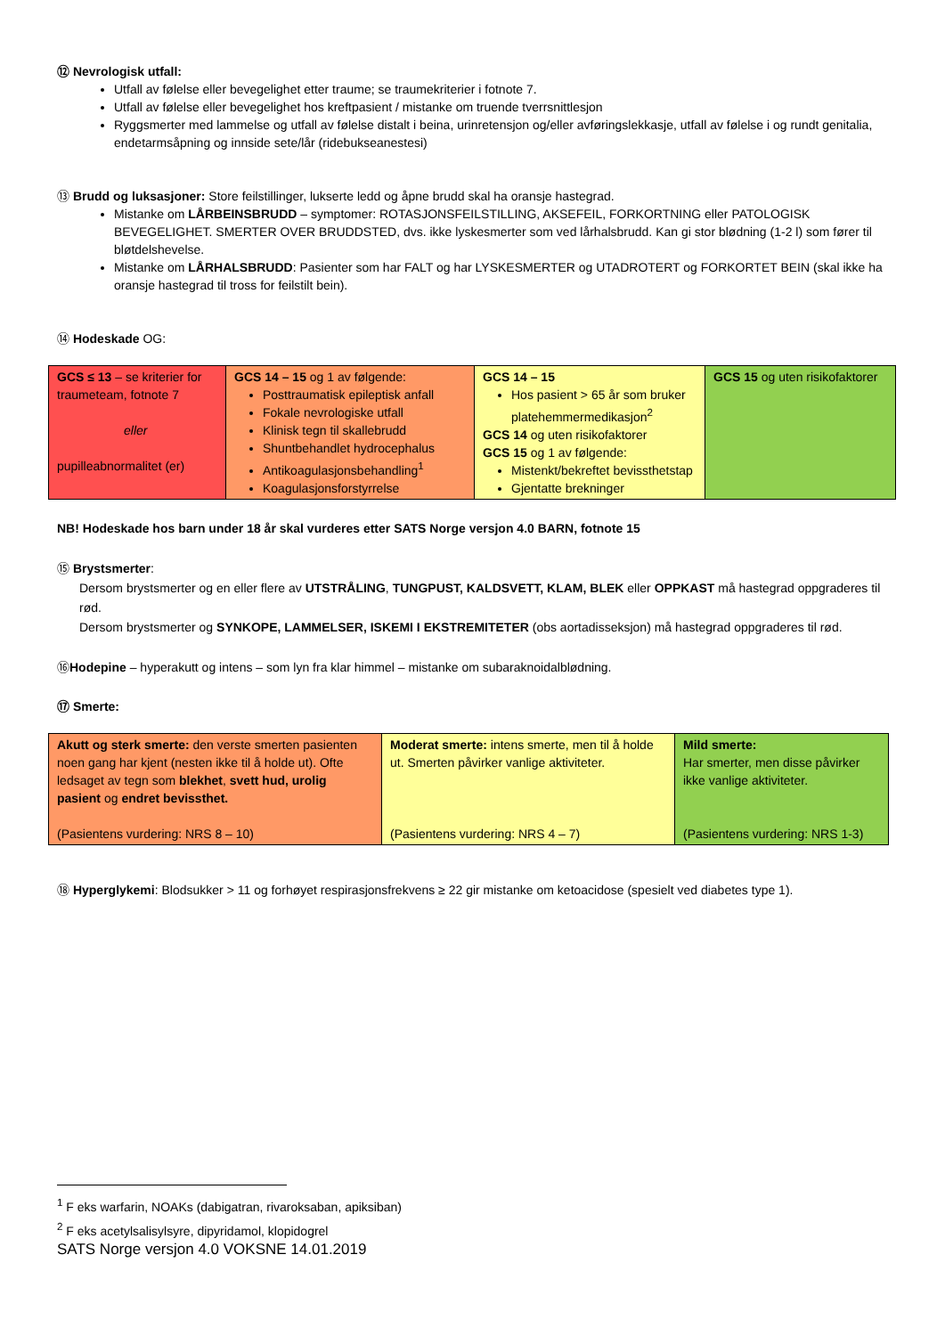⑫ Nevrologisk utfall:
Utfall av følelse eller bevegelighet etter traume; se traumekriterier i fotnote 7.
Utfall av følelse eller bevegelighet hos kreftpasient / mistanke om truende tverrsnittlesjon
Ryggsmerter med lammelse og utfall av følelse distalt i beina, urinretensjon og/eller avføringslekkasje, utfall av følelse i og rundt genitalia, endetarmsåpning og innside sete/lår (ridebukseanestesi)
⑬ Brudd og luksasjoner: Store feilstillinger, lukserte ledd og åpne brudd skal ha oransje hastegrad.
Mistanke om LÅRBEINSBRUDD – symptomer: ROTASJONSFEILSTILLING, AKSEFEIL, FORKORTNING eller PATOLOGISK BEVEGELIGHET. SMERTER OVER BRUDDSTED, dvs. ikke lyskesmerter som ved lårhalsbrudd. Kan gi stor blødning (1-2 l) som fører til bløtdelshevelse.
Mistanke om LÅRHALSBRUDD: Pasienter som har FALT og har LYSKESMERTER og UTADROTERT og FORKORTET BEIN (skal ikke ha oransje hastegrad til tross for feilstilt bein).
⑭ Hodeskade OG:
| GCS ≤ 13 – se kriterier for traumeteam, fotnote 7 eller pupilleabnormalitet (er) | GCS 14 – 15 og 1 av følgende: Posttraumatisk epileptisk anfall Fokale nevrologiske utfall Klinisk tegn til skallebrudd Shuntbehandlet hydrocephalus Antikoagulasjonsbehandling<sup>1</sup> Koagulasjonsforstyrrelse | GCS 14 – 15 Hos pasient > 65 år som bruker platehemmermedikasjon<sup>2</sup> GCS 14 og uten risikofaktorer GCS 15 og 1 av følgende: Mistenkt/bekreftet bevissthetstap Gjentatte brekninger | GCS 15 og uten risikofaktorer |
NB! Hodeskade hos barn under 18 år skal vurderes etter SATS Norge versjon 4.0 BARN, fotnote 15
⑮ Brystsmerter:
Dersom brystsmerter og en eller flere av UTSTRÅLING, TUNGPUST, KALDSVETT, KLAM, BLEK eller OPPKAST må hastegrad oppgraderes til rød.
Dersom brystsmerter og SYNKOPE, LAMMELSER, ISKEMI I EKSTREMITETER (obs aortadisseksjon) må hastegrad oppgraderes til rød.
⑯Hodepine – hyperakutt og intens – som lyn fra klar himmel – mistanke om subaraknoidalblødning.
⑰ Smerte:
| Akutt og sterk smerte: den verste smerten pasienten noen gang har kjent (nesten ikke til å holde ut). Ofte ledsaget av tegn som blekhet , svett hud, urolig pasient og endret bevissthet. (Pasientens vurdering: NRS 8 – 10) | Moderat smerte: intens smerte, men til å holde ut. Smerten påvirker vanlige aktiviteter. (Pasientens vurdering: NRS 4 – 7) | Mild smerte: Har smerter, men disse påvirker ikke vanlige aktiviteter. (Pasientens vurdering: NRS 1-3) |
⑱ Hyperglykemi: Blodsukker > 11 og forhøyet respirasjonsfrekvens ≥ 22 gir mistanke om ketoacidose (spesielt ved diabetes type 1).
<sup>1</sup> F eks warfarin, NOAKs (dabigatran, rivaroksaban, apiksiban)
<sup>2</sup> F eks acetylsalisylsyre, dipyridamol, klopidogrel
SATS Norge versjon 4.0 VOKSNE 14.01.2019